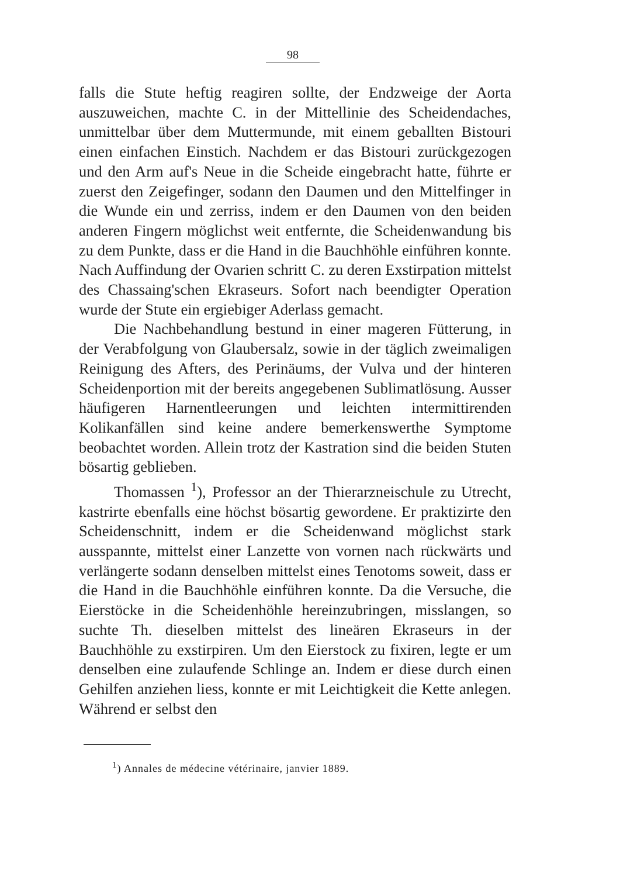98
falls die Stute heftig reagiren sollte, der Endzweige der Aorta auszuweichen, machte C. in der Mittellinie des Scheidendaches, unmittelbar über dem Muttermunde, mit einem geballten Bistouri einen einfachen Einstich. Nachdem er das Bistouri zurückgezogen und den Arm auf's Neue in die Scheide eingebracht hatte, führte er zuerst den Zeigefinger, sodann den Daumen und den Mittelfinger in die Wunde ein und zerriss, indem er den Daumen von den beiden anderen Fingern möglichst weit entfernte, die Scheidenwandung bis zu dem Punkte, dass er die Hand in die Bauchhöhle einführen konnte. Nach Auffindung der Ovarien schritt C. zu deren Exstirpation mittelst des Chassaing'schen Ekraseurs. Sofort nach beendigter Operation wurde der Stute ein ergiebiger Aderlass gemacht.
Die Nachbehandlung bestund in einer mageren Fütterung, in der Verabfolgung von Glaubersalz, sowie in der täglich zweimaligen Reinigung des Afters, des Perinäums, der Vulva und der hinteren Scheidenportion mit der bereits angegebenen Sublimatlösung. Ausser häufigeren Harnentleerungen und leichten intermittirenden Kolikanfällen sind keine andere bemerkenswerthe Symptome beobachtet worden. Allein trotz der Kastration sind die beiden Stuten bösartig geblieben.
Thomassen <sup>1</sup>), Professor an der Thierarzneischule zu Utrecht, kastrirte ebenfalls eine höchst bösartig gewordene. Er praktizirte den Scheidenschnitt, indem er die Scheidenwand möglichst stark ausspannte, mittelst einer Lanzette von vornen nach rückwärts und verlängerte sodann denselben mittelst eines Tenotoms soweit, dass er die Hand in die Bauchhöhle einführen konnte. Da die Versuche, die Eierstöcke in die Scheidenhöhle hereinzubringen, misslangen, so suchte Th. dieselben mittelst des lineären Ekraseurs in der Bauchhöhle zu exstirpiren. Um den Eierstock zu fixiren, legte er um denselben eine zulaufende Schlinge an. Indem er diese durch einen Gehilfen anziehen liess, konnte er mit Leichtigkeit die Kette anlegen. Während er selbst den
<sup>1</sup>) Annales de médecine vétérinaire, janvier 1889.